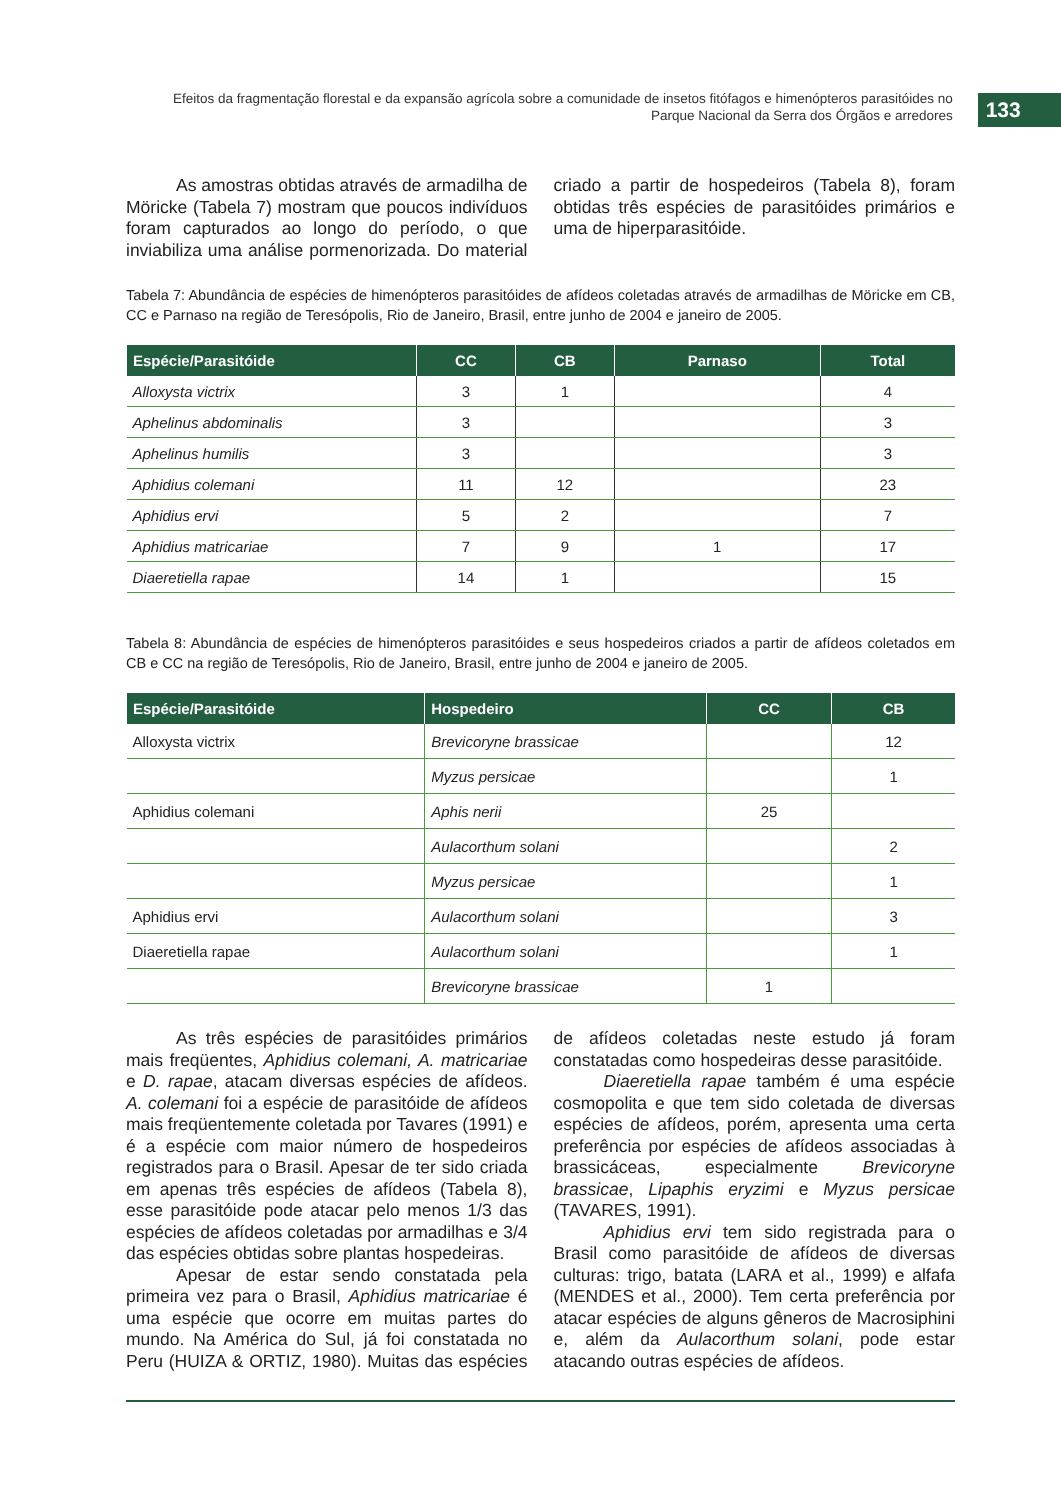Efeitos da fragmentação florestal e da expansão agrícola sobre a comunidade de insetos fitófagos e himenópteros parasitóides no Parque Nacional da Serra dos Órgãos e arredores
133
As amostras obtidas através de armadilha de Möricke (Tabela 7) mostram que poucos indivíduos foram capturados ao longo do período, o que inviabiliza uma análise pormenorizada. Do material criado a partir de hospedeiros (Tabela 8), foram obtidas três espécies de parasitóides primários e uma de hiperparasitóide.
Tabela 7: Abundância de espécies de himenópteros parasitóides de afídeos coletadas através de armadilhas de Möricke em CB, CC e Parnaso na região de Teresópolis, Rio de Janeiro, Brasil, entre junho de 2004 e janeiro de 2005.
| Espécie/Parasitóide | CC | CB | Parnaso | Total |
| --- | --- | --- | --- | --- |
| Alloxysta victrix | 3 | 1 | | 4 |
| Aphelinus abdominalis | 3 | | | 3 |
| Aphelinus humilis | 3 | | | 3 |
| Aphidius colemani | 11 | 12 | | 23 |
| Aphidius ervi | 5 | 2 | | 7 |
| Aphidius matricariae | 7 | 9 | 1 | 17 |
| Diaeretiella rapae | 14 | 1 | | 15 |
Tabela 8: Abundância de espécies de himenópteros parasitóides e seus hospedeiros criados a partir de afídeos coletados em CB e CC na região de Teresópolis, Rio de Janeiro, Brasil, entre junho de 2004 e janeiro de 2005.
| Espécie/Parasitóide | Hospedeiro | CC | CB |
| --- | --- | --- | --- |
| Alloxysta victrix | Brevicoryne brassicae | | 12 |
| | Myzus persicae | | 1 |
| Aphidius colemani | Aphis nerii | 25 | |
| | Aulacorthum solani | | 2 |
| | Myzus persicae | | 1 |
| Aphidius ervi | Aulacorthum solani | | 3 |
| Diaeretiella rapae | Aulacorthum solani | | 1 |
| | Brevicoryne brassicae | 1 | |
As três espécies de parasitóides primários mais freqüentes, Aphidius colemani, A. matricariae e D. rapae, atacam diversas espécies de afídeos. A. colemani foi a espécie de parasitóide de afídeos mais freqüentemente coletada por Tavares (1991) e é a espécie com maior número de hospedeiros registrados para o Brasil. Apesar de ter sido criada em apenas três espécies de afídeos (Tabela 8), esse parasitóide pode atacar pelo menos 1/3 das espécies de afídeos coletadas por armadilhas e 3/4 das espécies obtidas sobre plantas hospedeiras.
Apesar de estar sendo constatada pela primeira vez para o Brasil, Aphidius matricariae é uma espécie que ocorre em muitas partes do mundo. Na América do Sul, já foi constatada no Peru (HUIZA & ORTIZ, 1980). Muitas das espécies de afídeos coletadas neste estudo já foram constatadas como hospedeiras desse parasitóide.
Diaeretiella rapae também é uma espécie cosmopolita e que tem sido coletada de diversas espécies de afídeos, porém, apresenta uma certa preferência por espécies de afídeos associadas à brassicáceas, especialmente Brevicoryne brassicae, Lipaphis eryzimi e Myzus persicae (TAVARES, 1991).
Aphidius ervi tem sido registrada para o Brasil como parasitóide de afídeos de diversas culturas: trigo, batata (LARA et al., 1999) e alfafa (MENDES et al., 2000). Tem certa preferência por atacar espécies de alguns gêneros de Macrosiphini e, além da Aulacorthum solani, pode estar atacando outras espécies de afídeos.